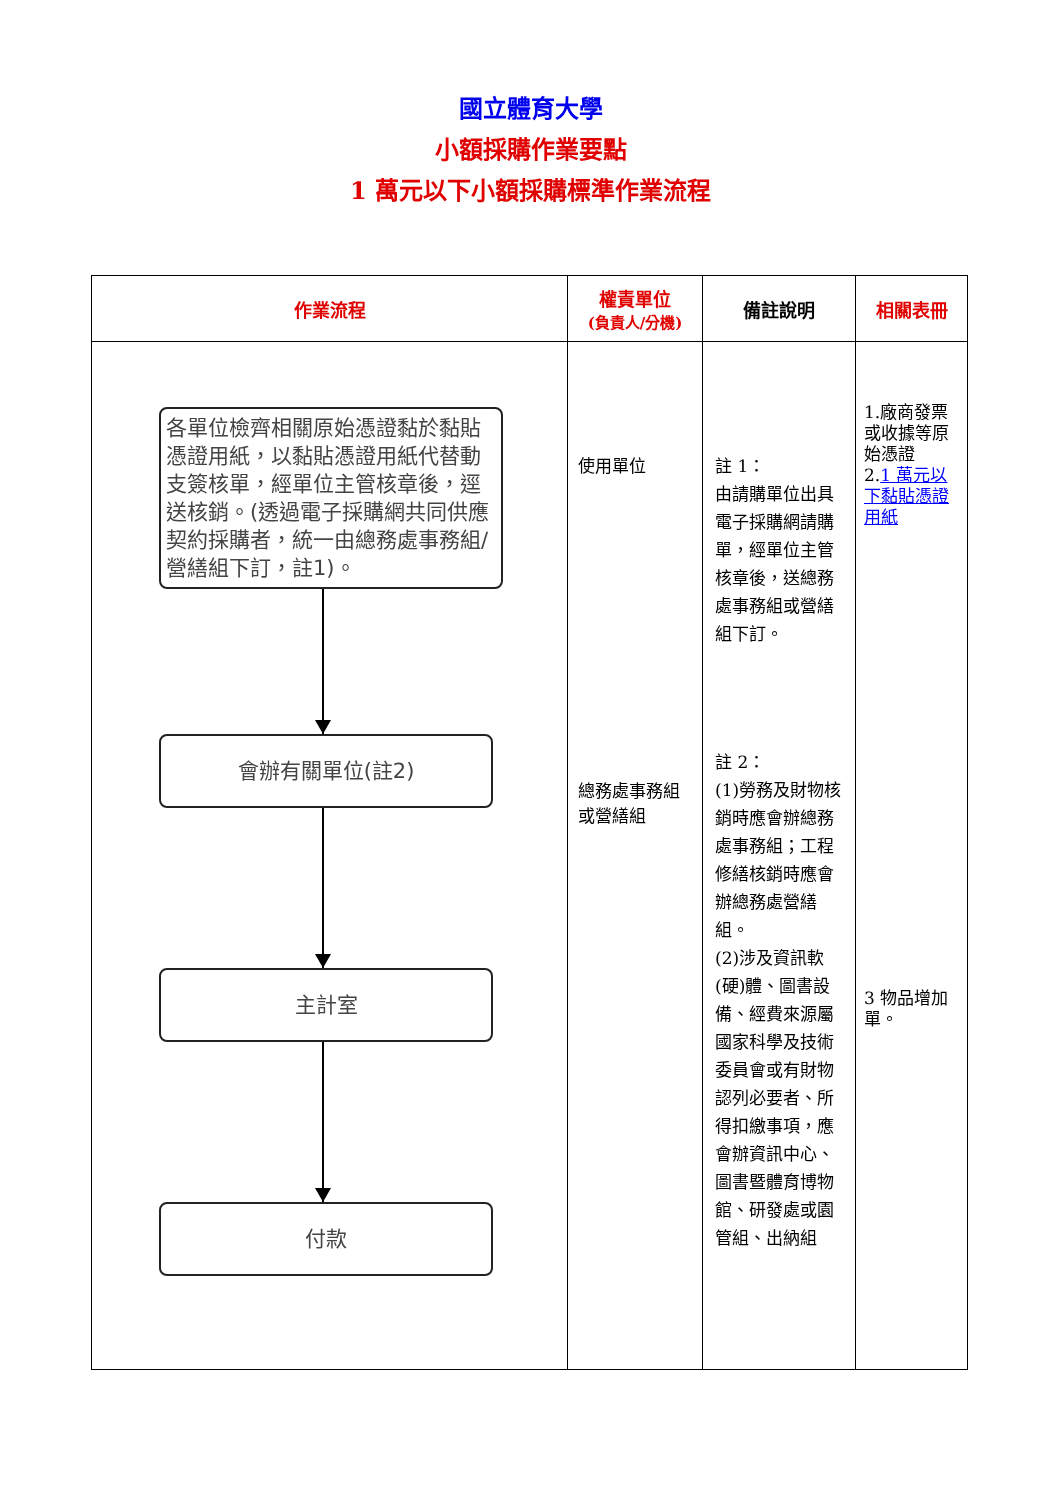國立體育大學
小額採購作業要點
1 萬元以下小額採購標準作業流程
| 作業流程 | 權責單位 (負責人/分機) | 備註說明 | 相關表冊 |
| --- | --- | --- | --- |
| 各單位檢齊相關原始憑證黏於黏貼憑證用紙，以黏貼憑證用紙代替動支簽核單，經單位主管核章後，逕送核銷。(透過電子採購網共同供應契約採購者，統一由總務處事務組/營繕組下訂，註1)。 會辦有關單位(註2) 主計室 付款 | 使用單位 總務處事務組或營繕組 | 註 1： 由請購單位出具電子採購網請購單，經單位主管核章後，送總務處事務組或營繕組下訂。 註 2： (1)勞務及財物核銷時應會辦總務處事務組；工程修繕核銷時應會辦總務處營繕組。 (2)涉及資訊軟(硬)體、圖書設備、經費來源屬國家科學及技術委員會或有財物認列必要者、所得扣繳事項，應會辦資訊中心、圖書暨體育博物館、研發處或園管組、出納組 | 1.廠商發票或收據等原始憑證 2. 1 萬元以下黏貼憑證用紙 3 物品增加單。 |